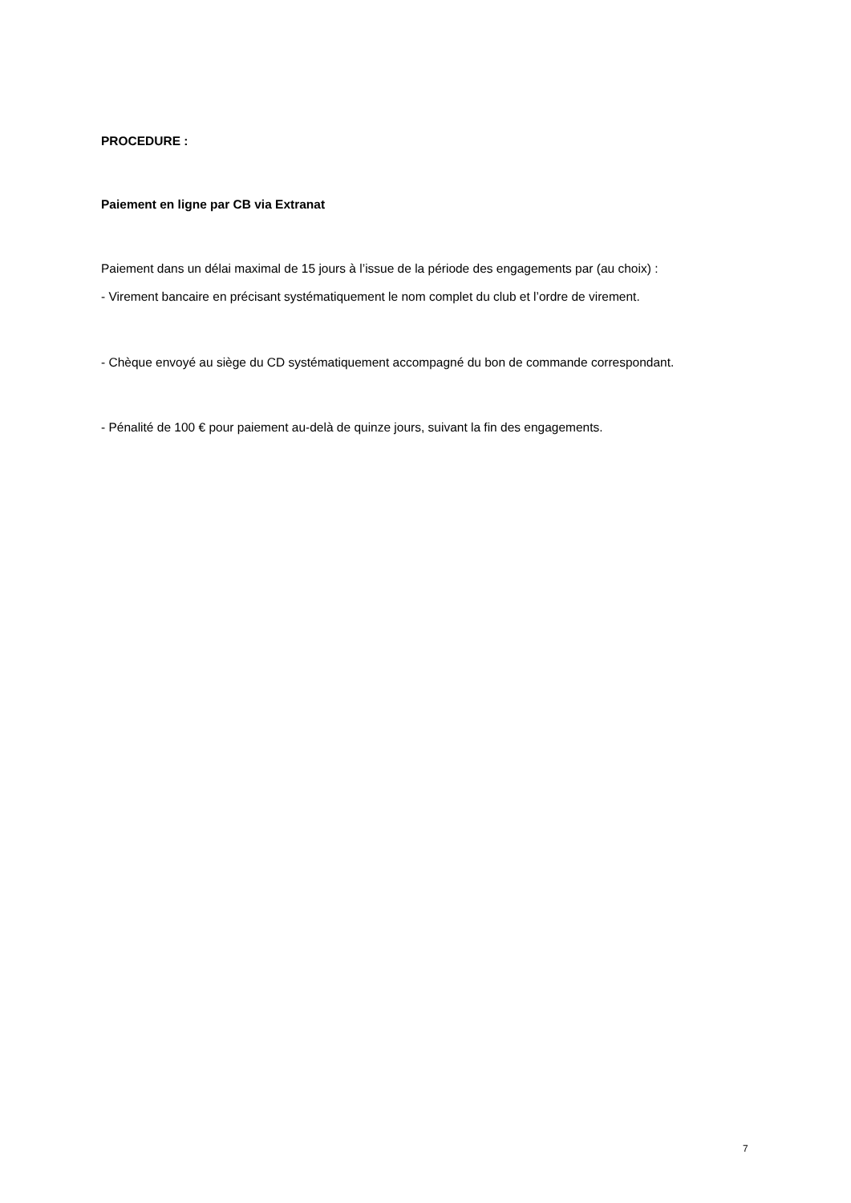PROCEDURE :
Paiement en ligne par CB via Extranat
Paiement dans un délai maximal de 15 jours à l’issue de la période des engagements par (au choix) :
- Virement bancaire en précisant systématiquement le nom complet du club et l’ordre de virement.
- Chèque envoyé au siège du CD systématiquement accompagné du bon de commande correspondant.
- Pénalité de 100 € pour paiement au-delà de quinze jours, suivant la fin des engagements.
7